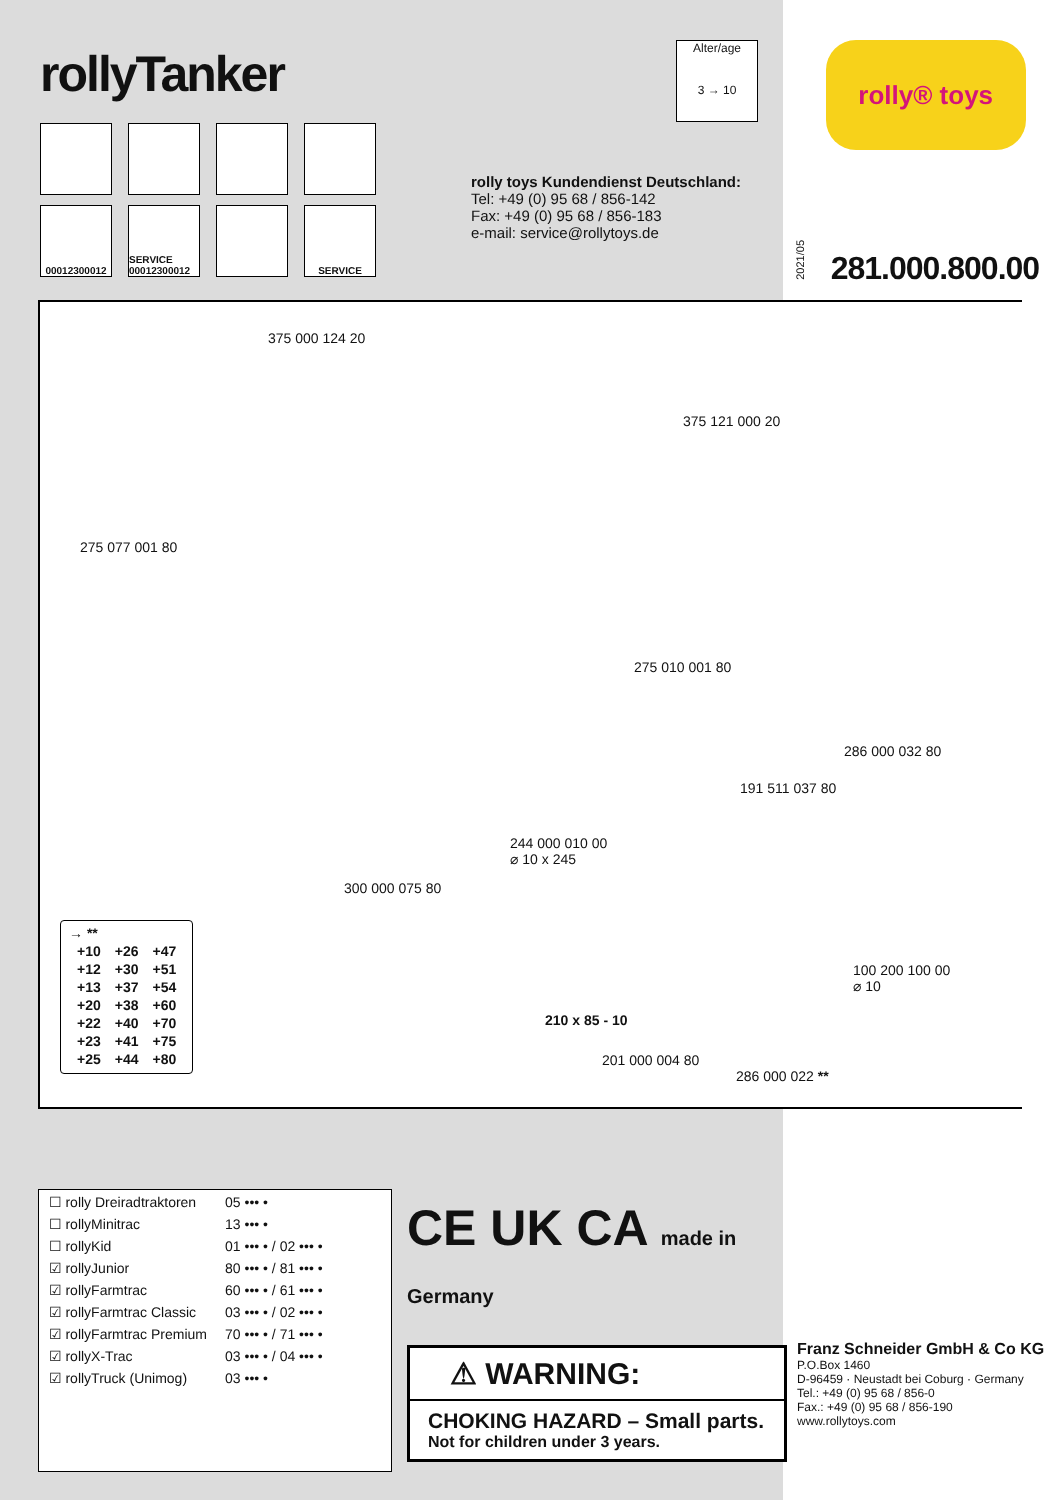rollyTanker
00012300012
SERVICE 00012300012
SERVICE
Alter/age
3 → 10
rolly toys Kundendienst Deutschland:
Tel: +49 (0) 95 68 / 856-142
Fax: +49 (0) 95 68 / 856-183
e-mail: service@rollytoys.de
rolly® toys
2021/05
281.000.800.00
375 000 124 20
375 121 000 20
275 077 001 80
275 010 001 80
286 000 032 80
191 511 037 80
244 000 010 00
⌀ 10 x 245
300 000 075 80
100 200 100 00
⌀ 10
210 x 85 - 10
201 000 004 80
286 000 022 **
→ **
| +10 | +26 | +47 |
| +12 | +30 | +51 |
| +13 | +37 | +54 |
| +20 | +38 | +60 |
| +22 | +40 | +70 |
| +23 | +41 | +75 |
| +25 | +44 | +80 |
| ☐ rolly Dreiradtraktoren | 05 ••• • |
| ☐ rollyMinitrac | 13 ••• • |
| ☐ rollyKid | 01 ••• • / 02 ••• • |
| ☑ rollyJunior | 80 ••• • / 81 ••• • |
| ☑ rollyFarmtrac | 60 ••• • / 61 ••• • |
| ☑ rollyFarmtrac Classic | 03 ••• • / 02 ••• • |
| ☑ rollyFarmtrac Premium | 70 ••• • / 71 ••• • |
| ☑ rollyX-Trac | 03 ••• • / 04 ••• • |
| ☑ rollyTruck (Unimog) | 03 ••• • |
CE UK CA made in Germany
⚠ WARNING:
CHOKING HAZARD – Small parts.
Not for children under 3 years.
Franz Schneider GmbH & Co KG
P.O.Box 1460
D-96459 · Neustadt bei Coburg · Germany
Tel.: +49 (0) 95 68 / 856-0
Fax.: +49 (0) 95 68 / 856-190
www.rollytoys.com